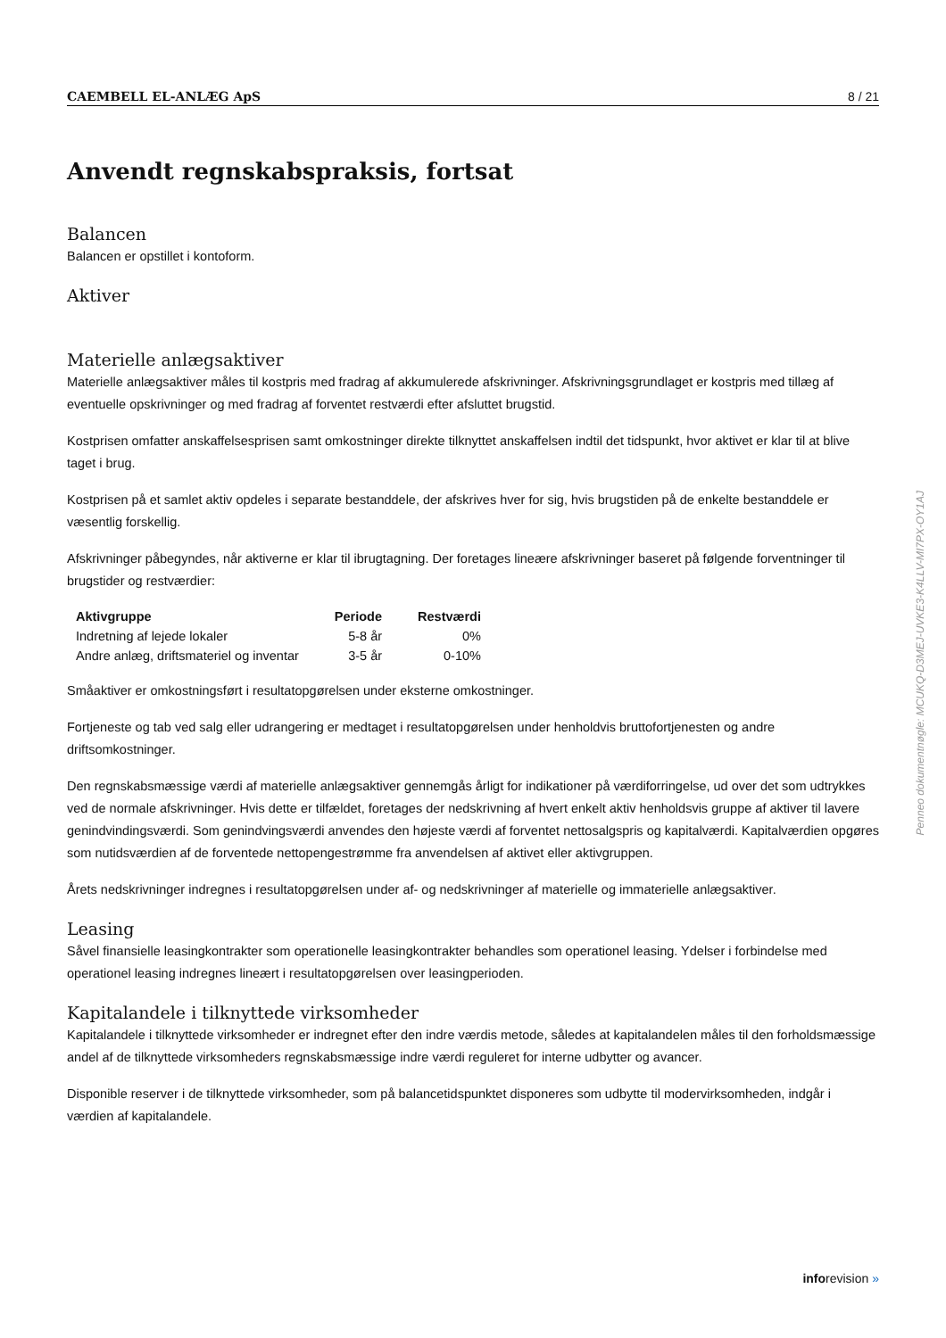CAEMBELL EL-ANLÆG ApS 8 / 21
Anvendt regnskabspraksis, fortsat
Balancen
Balancen er opstillet i kontoform.
Aktiver
Materielle anlægsaktiver
Materielle anlægsaktiver måles til kostpris med fradrag af akkumulerede afskrivninger. Afskrivningsgrundlaget er kostpris med tillæg af eventuelle opskrivninger og med fradrag af forventet restværdi efter afsluttet brugstid.
Kostprisen omfatter anskaffelsesprisen samt omkostninger direkte tilknyttet anskaffelsen indtil det tidspunkt, hvor aktivet er klar til at blive taget i brug.
Kostprisen på et samlet aktiv opdeles i separate bestanddele, der afskrives hver for sig, hvis brugstiden på de enkelte bestanddele er væsentlig forskellig.
Afskrivninger påbegyndes, når aktiverne er klar til ibrugtagning. Der foretages lineære afskrivninger baseret på følgende forventninger til brugstider og restværdier:
| Aktivgruppe | Periode | Restværdi |
| --- | --- | --- |
| Indretning af lejede lokaler | 5-8 år | 0% |
| Andre anlæg, driftsmateriel og inventar | 3-5 år | 0-10% |
Småaktiver er omkostningsført i resultatopgørelsen under eksterne omkostninger.
Fortjeneste og tab ved salg eller udrangering er medtaget i resultatopgørelsen under henholdvis bruttofortjenesten og andre driftsomkostninger.
Den regnskabsmæssige værdi af materielle anlægsaktiver gennemgås årligt for indikationer på værdiforringelse, ud over det som udtrykkes ved de normale afskrivninger. Hvis dette er tilfældet, foretages der nedskrivning af hvert enkelt aktiv henholdsvis gruppe af aktiver til lavere genindvindingsværdi. Som genindvingsværdi anvendes den højeste værdi af forventet nettosalgspris og kapitalværdi. Kapitalværdien opgøres som nutidsværdien af de forventede nettopengestrømme fra anvendelsen af aktivet eller aktivgruppen.
Årets nedskrivninger indregnes i resultatopgørelsen under af- og nedskrivninger af materielle og immaterielle anlægsaktiver.
Leasing
Såvel finansielle leasingkontrakter som operationelle leasingkontrakter behandles som operationel leasing. Ydelser i forbindelse med operationel leasing indregnes lineært i resultatopgørelsen over leasingperioden.
Kapitalandele i tilknyttede virksomheder
Kapitalandele i tilknyttede virksomheder er indregnet efter den indre værdis metode, således at kapitalandelen måles til den forholdsmæssige andel af de tilknyttede virksomheders regnskabsmæssige indre værdi reguleret for interne udbytter og avancer.
Disponible reserver i de tilknyttede virksomheder, som på balancetidspunktet disponeres som udbytte til modervirksomheden, indgår i værdien af kapitalandele.
Penneo dokumentnøgle: MCUKQ-D3MEJ-UVKE3-K4LLV-MI7PX-OY1AJ
inforevision »